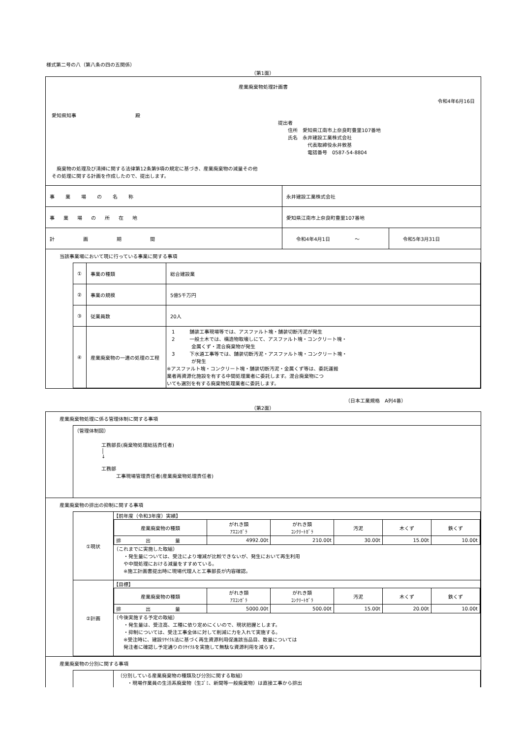様式第二号の八（第八条の四の五関係）
（第1面）
| 産業廃棄物処理計画書 令和4年6月16日 愛知県知事 殿 提出者 住所 愛知県江南市上奈良町豊里107番地 氏名 永井建設工業株式会社 代表取締役永井敦基 電話番号 0587-54-8804 廃棄物の処理及び清掃に関する法律第12条第9項の規定に基づき、産業廃棄物の減量その他 その処理に関する計画を作成したので、提出します。 | | |
| 事業場の名称 | 永井建設工業株式会社 | |
| 事業場の所在地 | 愛知県江南市上奈良町豊里107番地 | |
| 計画期間 | 令和4年4月1日 ～ | 令和5年3月31日 |
| 当該事業場において現に行っている事業に関する事項 / ① / 事業の種類 / 総合建設業 / / ② / 事業の規模 / 5億5千万円 / / ③ / 従業員数 / 20人 / / ④ / 産業廃棄物の一連の処理の工程 / 1 舗装工事現場等では、アスファルト塊・舗装切断汚泥が発生 2 一般土木では、構造物取壊しにて、アスファルト塊・コンクリート塊・ 金属くず・混合廃棄物が発生 3 下水道工事等では、舗装切断汚泥・アスファルト塊・コンクリート塊・ が発生 ※アスファルト塊・コンクリート塊・舗装切断汚泥・金属くず等は、委託運搬 業者再資源化施設を有する中間処理業者に委託します。混合廃棄物につ いても選別を有する廃棄物処理業者に委託します。 / | | |
（日本工業規格　A列4番）
（第2面）
| 産業廃棄物処理に係る管理体制に関する事項 （管理体制図） 工務部長(廃棄物処理総括責任者) │ ↓ 工務部 工事現場管理責任者(産業廃棄物処理責任者) |
| 産業廃棄物の排出の抑制に関する事項 / ①現状 / 【前年度（令和3年度）実績】 / 産業廃棄物の種類 / がれき類 ｱｽｺﾝｶﾞﾗ / がれき類 ｺﾝｸﾘｰﾄｶﾞﾗ / 汚泥 / 木くず / 鉄くず / / 排 出 量 / 4992.00t / 210.00t / 30.00t / 15.00t / 10.00t / （これまでに実施した取組） ・発生量については、受注により増減が比較できないが、発生において再生利用 や中間処理における減量をすすめている。 ※施工計画書提出時に現場代理人と工事部長が内容確認。 / / ②計画 / 【目標】 / 産業廃棄物の種類 / がれき類 ｱｽｺﾝｶﾞﾗ / がれき類 ｺﾝｸﾘｰﾄｶﾞﾗ / 汚泥 / 木くず / 鉄くず / / 排 出 量 / 5000.00t / 500.00t / 15.00t / 20.00t / 10.00t / （今後実施する予定の取組） ・発生量は、受注高、工種に依り定めにくいので、現状把握とします。 ・抑制については、受注工事全体に対して削減に力を入れて実施する。 ※受注時に、建設ﾘｻｲｸﾙ法に基づく再生資源利用促進該当品目、数量については 発注者に確認し予定通りのﾘｻｲｸﾙを実施して無駄な資源利用を減らす。 / |
| 産業廃棄物の分別に関する事項 / / （分別している産業廃棄物の種類及び分別に関する取組） ・現場作業員の生活系廃棄物（生ｺﾞﾐ、新聞等一般廃棄物）は直接工事から排出 / |